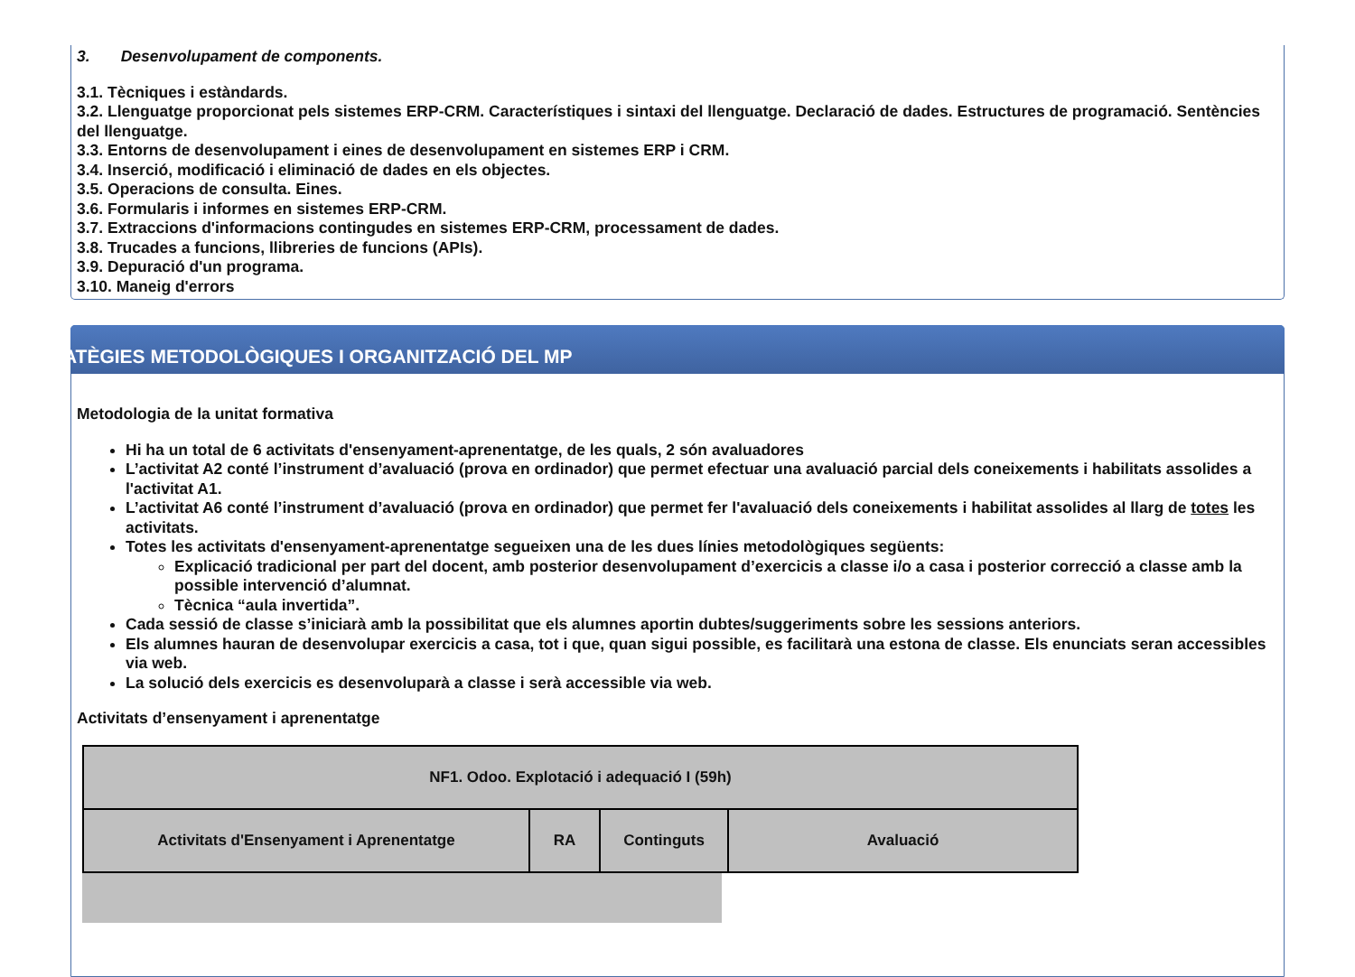3. Desenvolupament de components.
3.1. Tècniques i estàndards.
3.2. Llenguatge proporcionat pels sistemes ERP-CRM. Característiques i sintaxi del llenguatge. Declaració de dades. Estructures de programació. Sentències del llenguatge.
3.3. Entorns de desenvolupament i eines de desenvolupament en sistemes ERP i CRM.
3.4. Inserció, modificació i eliminació de dades en els objectes.
3.5. Operacions de consulta. Eines.
3.6. Formularis i informes en sistemes ERP-CRM.
3.7. Extraccions d'informacions contingudes en sistemes ERP-CRM, processament de dades.
3.8. Trucades a funcions, llibreries de funcions (APIs).
3.9. Depuració d'un programa.
3.10. Maneig d'errors
ESTRATÈGIES METODOLÒGIQUES I ORGANITZACIÓ DEL MP
Metodologia de la unitat formativa
Hi ha un total de 6 activitats d'ensenyament-aprenentatge, de les quals, 2 són avaluadores
L’activitat A2 conté l’instrument d’avaluació (prova en ordinador) que permet efectuar una avaluació parcial dels coneixements i habilitats assolides a l'activitat A1.
L’activitat A6 conté l’instrument d’avaluació (prova en ordinador) que permet fer l'avaluació dels coneixements i habilitat assolides al llarg de totes les activitats.
Totes les activitats d'ensenyament-aprenentatge segueixen una de les dues línies metodològiques següents:
Explicació tradicional per part del docent, amb posterior desenvolupament d’exercicis a classe i/o a casa i posterior correcció a classe amb la possible intervenció d’alumnat.
Tècnica “aula invertida”.
Cada sessió de classe s’iniciarà amb la possibilitat que els alumnes aportin dubtes/suggeriments sobre les sessions anteriors.
Els alumnes hauran de desenvolupar exercicis a casa, tot i que, quan sigui possible, es facilitarà una estona de classe. Els enunciats seran accessibles via web.
La solució dels exercicis es desenvoluparà a classe i serà accessible via web.
Activitats d’ensenyament i aprenentatge
| NF1. Odoo. Explotació i adequació I (59h) | | | |
| --- | --- | --- | --- |
| Activitats d'Ensenyament i Aprenentatge | RA | Continguts | Avaluació |